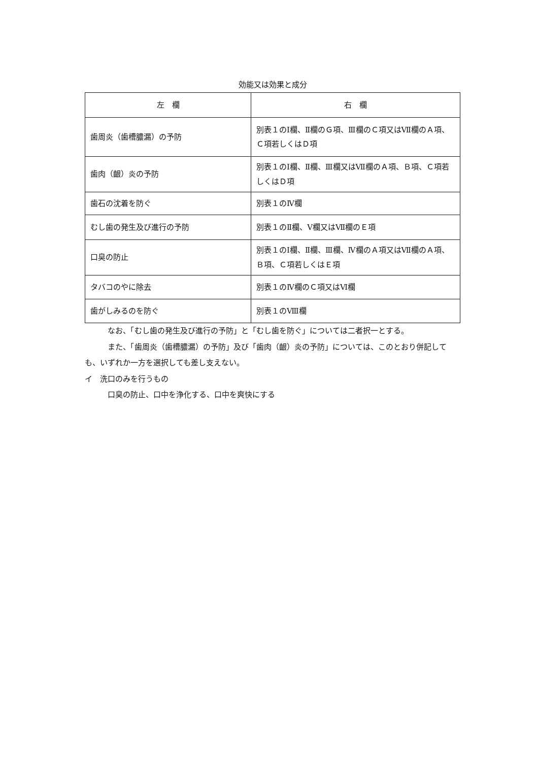効能又は効果と成分
| 左 欄 | 右 欄 |
| --- | --- |
| 歯周炎（歯槽膿漏）の予防 | 別表１のⅠ欄、Ⅱ欄のＧ項、Ⅲ欄のＣ項又はⅦ欄のＡ項、Ｃ項若しくはＤ項 |
| 歯肉（齦）炎の予防 | 別表１のⅠ欄、Ⅱ欄、Ⅲ欄又はⅦ欄のＡ項、Ｂ項、Ｃ項若しくはＤ項 |
| 歯石の沈着を防ぐ | 別表１のⅣ欄 |
| むし歯の発生及び進行の予防 | 別表１のⅡ欄、Ⅴ欄又はⅦ欄のＥ項 |
| 口臭の防止 | 別表１のⅠ欄、Ⅱ欄、Ⅲ欄、Ⅳ欄のＡ項又はⅦ欄のＡ項、Ｂ項、Ｃ項若しくはＥ項 |
| タバコのやに除去 | 別表１のⅣ欄のＣ項又はⅥ欄 |
| 歯がしみるのを防ぐ | 別表１のⅧ欄 |
なお、「むし歯の発生及び進行の予防」と「むし歯を防ぐ」については二者択一とする。
また、「歯周炎（歯槽膿漏）の予防」及び「歯肉（齦）炎の予防」については、このとおり併記しても、いずれか一方を選択しても差し支えない。
イ　洗口のみを行うもの
口臭の防止、口中を浄化する、口中を爽快にする